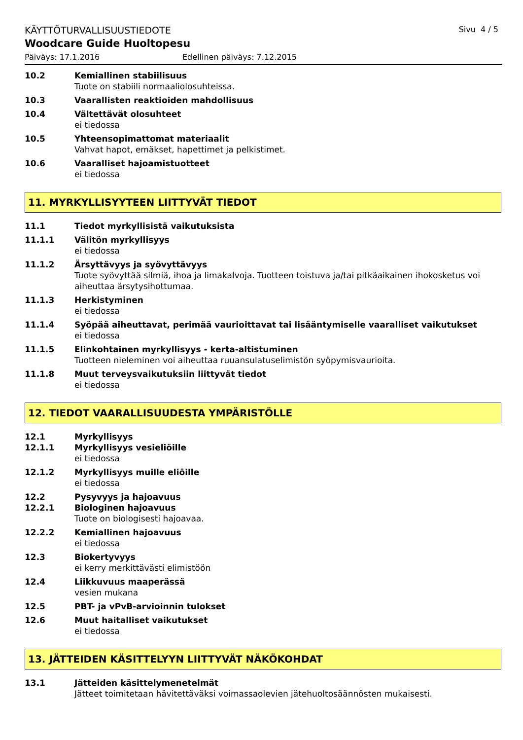KÄYTTÖTURVALLISUUSTIEDOTE Sivu 4 / 5
Woodcare Guide Huoltopesu
Päiväys: 17.1.2016 Edellinen päiväys: 7.12.2015
10.2 Kemiallinen stabiilisuus
Tuote on stabiili normaaliolosuhteissa.
10.3 Vaarallisten reaktioiden mahdollisuus
10.4 Vältettävät olosuhteet
ei tiedossa
10.5 Yhteensopimattomat materiaalit
Vahvat hapot, emäkset, hapettimet ja pelkistimet.
10.6 Vaaralliset hajoamistuotteet
ei tiedossa
11. MYRKYLLISYYTEEN LIITTYVÄT TIEDOT
11.1 Tiedot myrkyllisistä vaikutuksista
11.1.1 Välitön myrkyllisyys
ei tiedossa
11.1.2 Ärsyttävyys ja syövyttävyys
Tuote syövyttää silmiä, ihoa ja limakalvoja. Tuotteen toistuva ja/tai pitkäaikainen ihokosketus voi aiheuttaa ärsytysihottumaa.
11.1.3 Herkistyminen
ei tiedossa
11.1.4 Syöpää aiheuttavat, perimää vaurioittavat tai lisääntymiselle vaaralliset vaikutukset
ei tiedossa
11.1.5 Elinkohtainen myrkyllisyys - kerta-altistuminen
Tuotteen nieleminen voi aiheuttaa ruuansulatuselimistön syöpymisvaurioita.
11.1.8 Muut terveysvaikutuksiin liittyvät tiedot
ei tiedossa
12. TIEDOT VAARALLISUUDESTA YMPÄRISTÖLLE
12.1 Myrkyllisyys
12.1.1 Myrkyllisyys vesieliöille
ei tiedossa
12.1.2 Myrkyllisyys muille eliöille
ei tiedossa
12.2 Pysyvyys ja hajoavuus
12.2.1 Biologinen hajoavuus
Tuote on biologisesti hajoavaa.
12.2.2 Kemiallinen hajoavuus
ei tiedossa
12.3 Biokertyvyys
ei kerry merkittävästi elimistöön
12.4 Liikkuvuus maaperässä
vesien mukana
12.5 PBT- ja vPvB-arvioinnin tulokset
12.6 Muut haitalliset vaikutukset
ei tiedossa
13. JÄTTEIDEN KÄSITTELYYN LIITTYVÄT NÄKÖKOHDAT
13.1 Jätteiden käsittelymenetelmät
Jätteet toimitetaan hävitettäväksi voimassaolevien jätehuoltosäännösten mukaisesti.